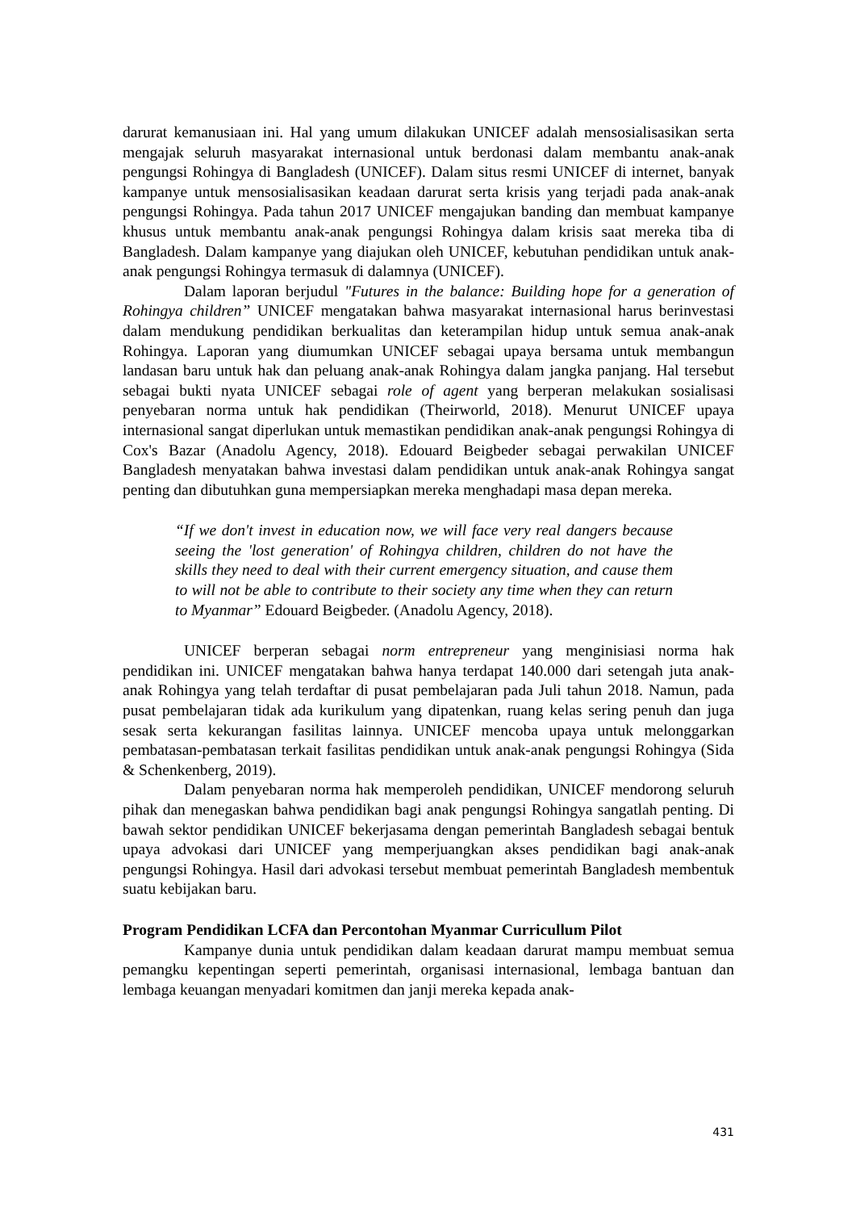darurat kemanusiaan ini. Hal yang umum dilakukan UNICEF adalah mensosialisasikan serta mengajak seluruh masyarakat internasional untuk berdonasi dalam membantu anak-anak pengungsi Rohingya di Bangladesh (UNICEF). Dalam situs resmi UNICEF di internet, banyak kampanye untuk mensosialisasikan keadaan darurat serta krisis yang terjadi pada anak-anak pengungsi Rohingya. Pada tahun 2017 UNICEF mengajukan banding dan membuat kampanye khusus untuk membantu anak-anak pengungsi Rohingya dalam krisis saat mereka tiba di Bangladesh. Dalam kampanye yang diajukan oleh UNICEF, kebutuhan pendidikan untuk anak-anak pengungsi Rohingya termasuk di dalamnya (UNICEF).
Dalam laporan berjudul "Futures in the balance: Building hope for a generation of Rohingya children” UNICEF mengatakan bahwa masyarakat internasional harus berinvestasi dalam mendukung pendidikan berkualitas dan keterampilan hidup untuk semua anak-anak Rohingya. Laporan yang diumumkan UNICEF sebagai upaya bersama untuk membangun landasan baru untuk hak dan peluang anak-anak Rohingya dalam jangka panjang. Hal tersebut sebagai bukti nyata UNICEF sebagai role of agent yang berperan melakukan sosialisasi penyebaran norma untuk hak pendidikan (Theirworld, 2018). Menurut UNICEF upaya internasional sangat diperlukan untuk memastikan pendidikan anak-anak pengungsi Rohingya di Cox's Bazar (Anadolu Agency, 2018). Edouard Beigbeder sebagai perwakilan UNICEF Bangladesh menyatakan bahwa investasi dalam pendidikan untuk anak-anak Rohingya sangat penting dan dibutuhkan guna mempersiapkan mereka menghadapi masa depan mereka.
“If we don't invest in education now, we will face very real dangers because seeing the 'lost generation' of Rohingya children, children do not have the skills they need to deal with their current emergency situation, and cause them to will not be able to contribute to their society any time when they can return to Myanmar” Edouard Beigbeder. (Anadolu Agency, 2018).
UNICEF berperan sebagai norm entrepreneur yang menginisiasi norma hak pendidikan ini. UNICEF mengatakan bahwa hanya terdapat 140.000 dari setengah juta anak-anak Rohingya yang telah terdaftar di pusat pembelajaran pada Juli tahun 2018. Namun, pada pusat pembelajaran tidak ada kurikulum yang dipatenkan, ruang kelas sering penuh dan juga sesak serta kekurangan fasilitas lainnya. UNICEF mencoba upaya untuk melonggarkan pembatasan-pembatasan terkait fasilitas pendidikan untuk anak-anak pengungsi Rohingya (Sida & Schenkenberg, 2019).
Dalam penyebaran norma hak memperoleh pendidikan, UNICEF mendorong seluruh pihak dan menegaskan bahwa pendidikan bagi anak pengungsi Rohingya sangatlah penting. Di bawah sektor pendidikan UNICEF bekerjasama dengan pemerintah Bangladesh sebagai bentuk upaya advokasi dari UNICEF yang memperjuangkan akses pendidikan bagi anak-anak pengungsi Rohingya. Hasil dari advokasi tersebut membuat pemerintah Bangladesh membentuk suatu kebijakan baru.
Program Pendidikan LCFA dan Percontohan Myanmar Curricullum Pilot
Kampanye dunia untuk pendidikan dalam keadaan darurat mampu membuat semua pemangku kepentingan seperti pemerintah, organisasi internasional, lembaga bantuan dan lembaga keuangan menyadari komitmen dan janji mereka kepada anak-
431